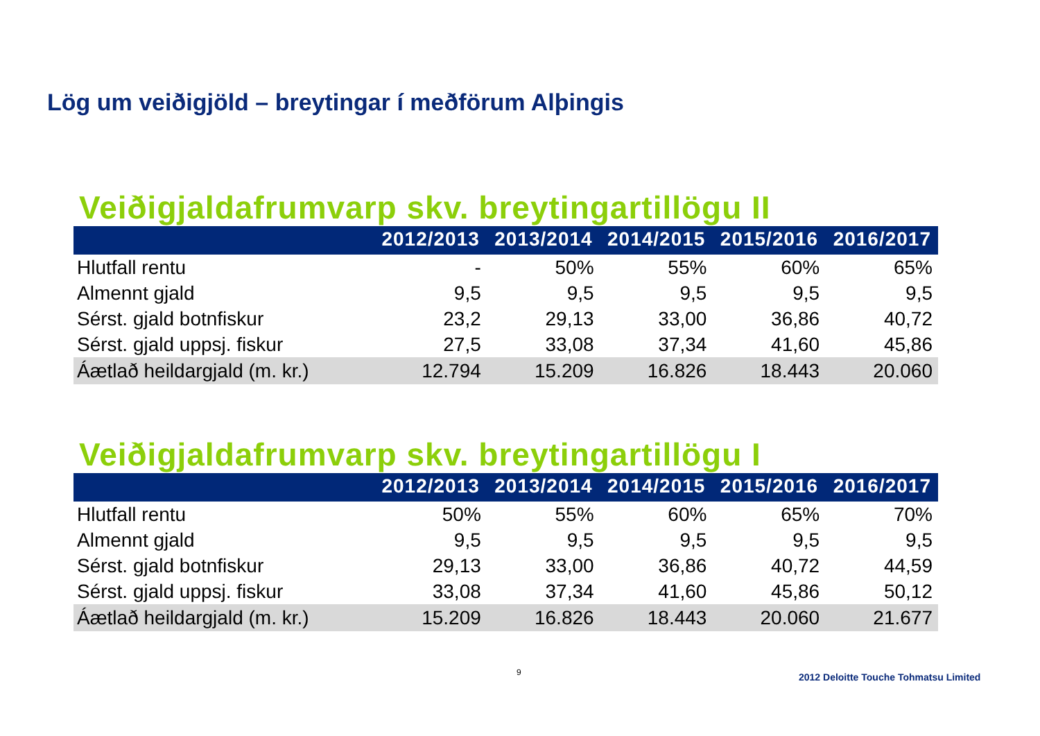Lög um veiðigjöld – breytingar í meðförum Alþingis
Veiðigjaldafrumvarp skv. breytingartillögu II
| | 2012/2013 | 2013/2014 | 2014/2015 | 2015/2016 | 2016/2017 |
| --- | --- | --- | --- | --- | --- |
| Hlutfall rentu | - | 50% | 55% | 60% | 65% |
| Almennt gjald | 9,5 | 9,5 | 9,5 | 9,5 | 9,5 |
| Sérst. gjald botnfiskur | 23,2 | 29,13 | 33,00 | 36,86 | 40,72 |
| Sérst. gjald uppsj. fiskur | 27,5 | 33,08 | 37,34 | 41,60 | 45,86 |
| Áætlað heildargjald (m. kr.) | 12.794 | 15.209 | 16.826 | 18.443 | 20.060 |
Veiðigjaldafrumvarp skv. breytingartillögu I
| | 2012/2013 | 2013/2014 | 2014/2015 | 2015/2016 | 2016/2017 |
| --- | --- | --- | --- | --- | --- |
| Hlutfall rentu | 50% | 55% | 60% | 65% | 70% |
| Almennt gjald | 9,5 | 9,5 | 9,5 | 9,5 | 9,5 |
| Sérst. gjald botnfiskur | 29,13 | 33,00 | 36,86 | 40,72 | 44,59 |
| Sérst. gjald uppsj. fiskur | 33,08 | 37,34 | 41,60 | 45,86 | 50,12 |
| Áætlað heildargjald (m. kr.) | 15.209 | 16.826 | 18.443 | 20.060 | 21.677 |
9
2012 Deloitte Touche Tohmatsu Limited